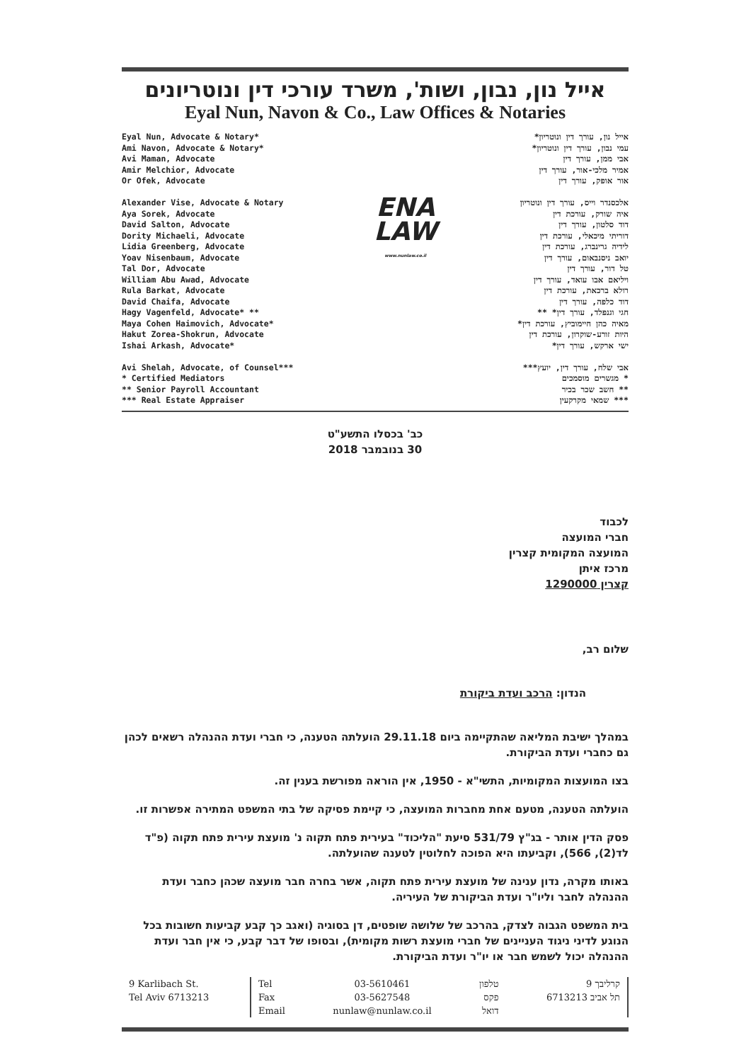אייל נון, נבון, ושות', משרד עורכי דין ונוטריונים
Eyal Nun, Navon & Co., Law Offices & Notaries
Eyal Nun, Advocate & Notary*
Ami Navon, Advocate & Notary*
Avi Maman, Advocate
Amir Melchior, Advocate
Or Ofek, Advocate
Alexander Vise, Advocate & Notary
Aya Sorek, Advocate
David Salton, Advocate
Dority Michaeli, Advocate
Lidia Greenberg, Advocate
Yoav Nisenbaum, Advocate
Tal Dor, Advocate
William Abu Awad, Advocate
Rula Barkat, Advocate
David Chaifa, Advocate
Hagy Vagenfeld, Advocate* **
Maya Cohen Haimovich, Advocate*
Hakut Zorea-Shokrun, Advocate
Ishai Arkash, Advocate*
Avi Shelah, Advocate, of Counsel***
* Certified Mediators
** Senior Payroll Accountant
*** Real Estate Appraiser
ENA
LAW
www.nunlaw.co.il
אייל נון, עורך דין ונוטריון*
עמי נבון, עורך דין ונוטריון*
אבי ממן, עורך דין
אמיר מלכי-אור, עורך דין
אור אופק, עורך דין
אלכסנדר וייס, עורך דין ונוטריון
איה שורק, עורכת דין
דוד סלטון, עורך דין
דוריתי מיכאלי, עורכת דין
לידיה גרינברג, עורכת דין
יואב ניסנבאום, עורך דין
טל דור, עורך דין
ויליאם אבו עואד, עורך דין
רולא ברכאת, עורכת דין
דוד כלפה, עורך דין
חגי וגנפלד, עורך דין* **
מאיה כהן חיימוביץ, עורכת דין*
היות זורע-שוקרון, עורכת דין
ישי ארקש, עורך דין*
אבי שלח, עורך דין, יועץ***
* מגשרים מוסמכים
** חשב שכר בכיר
*** שמאי מקרקעין
כב' בכסלו התשע"ט
30 בנובמבר 2018
לכבוד
חברי המועצה
המועצה המקומית קצרין
מרכז איתן
קצרין 1290000
שלום רב,
הנדון: הרכב ועדת ביקורת
במהלך ישיבת המליאה שהתקיימה ביום 29.11.18 הועלתה הטענה, כי חברי ועדת ההנהלה רשאים לכהן גם כחברי ועדת הביקורת.
בצו המועצות המקומיות, התשי"א - 1950, אין הוראה מפורשת בענין זה.
הועלתה הטענה, מטעם אחת מחברות המועצה, כי קיימת פסיקה של בתי המשפט המתירה אפשרות זו.
פסק הדין אותר - בג"ץ 531/79 סיעת "הליכוד" בעירית פתח תקוה נ' מועצת עירית פתח תקוה (פ"ד לד(2), 566), וקביעתו היא הפוכה לחלוטין לטענה שהועלתה.
באותו מקרה, נדון ענינה של מועצת עירית פתח תקוה, אשר בחרה חבר מועצה שכהן כחבר ועדת ההנהלה לחבר וליו"ר ועדת הביקורת של העיריה.
בית המשפט הגבוה לצדק, בהרכב של שלושה שופטים, דן בסוגיה (ואגב כך קבע קביעות חשובות בכל הנוגע לדיני ניגוד העניינים של חברי מועצת רשות מקומית), ובסופו של דבר קבע, כי אין חבר ועדת ההנהלה יכול לשמש חבר או יו"ר ועדת הביקורת.
9 Karlibach St.
Tel Aviv 6713213
Tel
Fax
Email
03-5610461
03-5627548
nunlaw@nunlaw.co.il
טלפון
פקס
דואל
קרליבך 9
תל אביב 6713213